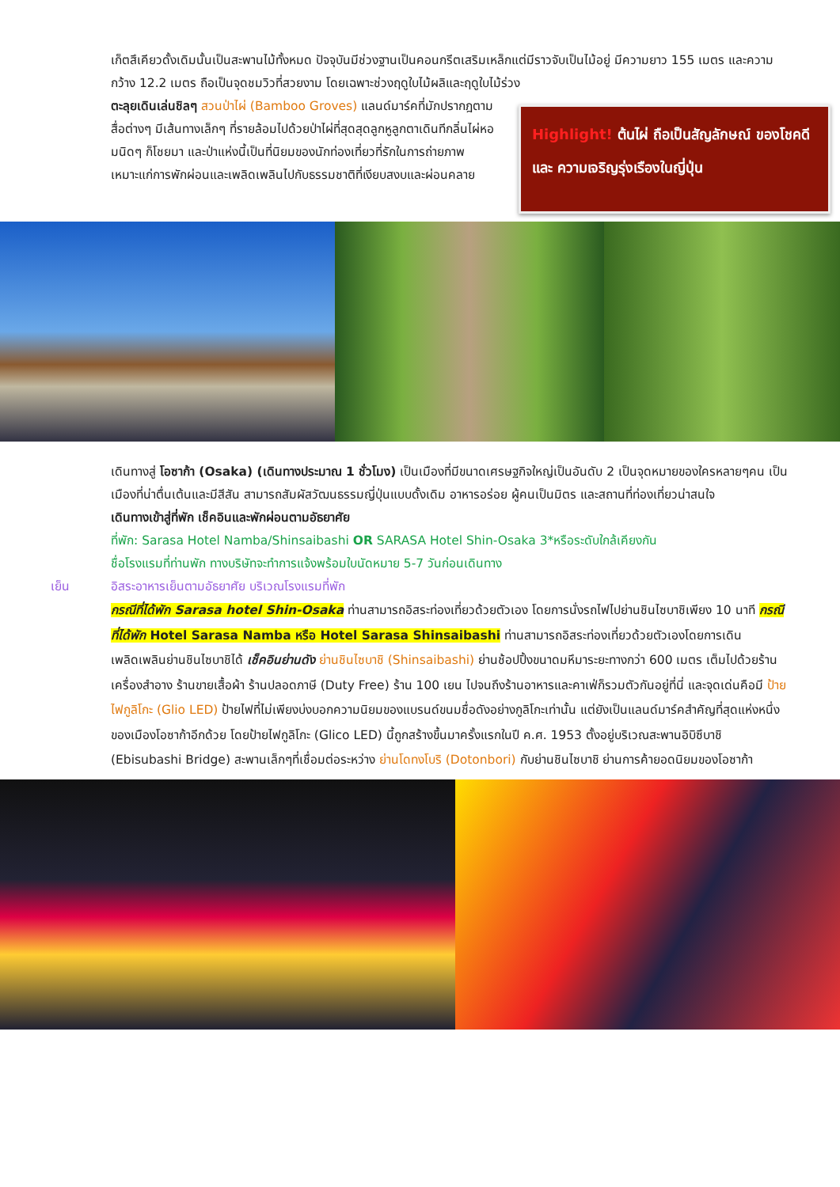เก็ตสึเคียวดั้งเดิมนั้นเป็นสะพานไม้ทั้งหมด ปัจจุบันมีช่วงฐานเป็นคอนกรีตเสริมเหล็กแต่มีราวจับเป็นไม้อยู่ มีความยาว 155 เมตร และความกว้าง 12.2 เมตร ถือเป็นจุดชมวิวที่สวยงาม โดยเฉพาะช่วงฤดูใบไม้ผลิและฤดูใบไม้ร่วง
ตะลุยเดินเล่นชิลๆ สวนป่าไผ่ (Bamboo Groves) แลนด์มาร์คที่มักปรากฎตามสื่อต่างๆ มีเส้นทางเล็กๆ ที่รายล้อมไปด้วยป่าไผ่ที่สุดสุดลูกหูลูกตาเดินทีกลิ่นไผ่หอมนิดๆ ก็โชยมา และป่าแห่งนี้เป็นที่นิยมของนักท่องเที่ยวที่รักในการถ่ายภาพ เหมาะแก่การพักผ่อนและเพลิดเพลินไปกับธรรมชาติที่เงียบสงบและผ่อนคลาย
Highlight! ต้นไผ่ ถือเป็นสัญลักษณ์ ของโชคดี และ ความเจริญรุ่งเรืองในญี่ปุ่น
เดินทางสู่ โอซาก้า (Osaka) (เดินทางประมาณ 1 ชั่วโมง) เป็นเมืองที่มีขนาดเศรษฐกิจใหญ่เป็นอันดับ 2 เป็นจุดหมายของใครหลายๆคน เป็นเมืองที่น่าตื่นเต้นและมีสีสัน สามารถสัมผัสวัฒนธรรมญี่ปุ่นแบบดั้งเดิม อาหารอร่อย ผู้คนเป็นมิตร และสถานที่ท่องเที่ยวน่าสนใจ
เดินทางเข้าสู่ที่พัก เช็คอินและพักผ่อนตามอัธยาศัย
ที่พัก: Sarasa Hotel Namba/Shinsaibashi OR SARASA Hotel Shin-Osaka 3*หรือระดับใกล้เคียงกัน
ชื่อโรงแรมที่ท่านพัก ทางบริษัทจะทำการแจ้งพร้อมใบนัดหมาย 5-7 วันก่อนเดินทาง
เย็น อิสระอาหารเย็นตามอัธยาศัย บริเวณโรงแรมที่พัก
กรณีที่ได้พัก Sarasa hotel Shin-Osaka ท่านสามารถอิสระท่องเที่ยวด้วยตัวเอง โดยการนั่งรถไฟไปย่านชินไซบาชิเพียง 10 นาที กรณีที่ได้พัก Hotel Sarasa Namba หรือ Hotel Sarasa Shinsaibashi ท่านสามารถอิสระท่องเที่ยวด้วยตัวเองโดยการเดินเพลิดเพลินย่านชินไซบาชิได้ เช็คอินย่านดัง ย่านชินไซบาชิ (Shinsaibashi) ย่านช้อปปิ้งขนาดมหึมาระยะทางกว่า 600 เมตร เต็มไปด้วยร้านเครื่องสำอาง ร้านขายเสื้อผ้า ร้านปลอดภาษี (Duty Free) ร้าน 100 เยน ไปจนถึงร้านอาหารและคาเฟ่ก็รวมตัวกันอยู่ที่นี่ และจุดเด่นคือมี ป้ายไฟกูลิโกะ (Glio LED) ป้ายไฟที่ไม่เพียงบ่งบอกความนิยมของแบรนด์ขนมชื่อดังอย่างกูลิโกะเท่านั้น แต่ยังเป็นแลนด์มาร์คสำคัญที่สุดแห่งหนึ่งของเมืองโอซาก้าอีกด้วย โดยป้ายไฟกูลิโกะ (Glico LED) นี้ถูกสร้างขึ้นมาครั้งแรกในปี ค.ศ. 1953 ตั้งอยู่บริเวณสะพานอิบิซึบาชิ (Ebisubashi Bridge) สะพานเล็กๆที่เชื่อมต่อระหว่าง ย่านโดทงโบริ (Dotonbori) กับย่านชินไซบาชิ ย่านการค้ายอดนิยมของโอซาก้า